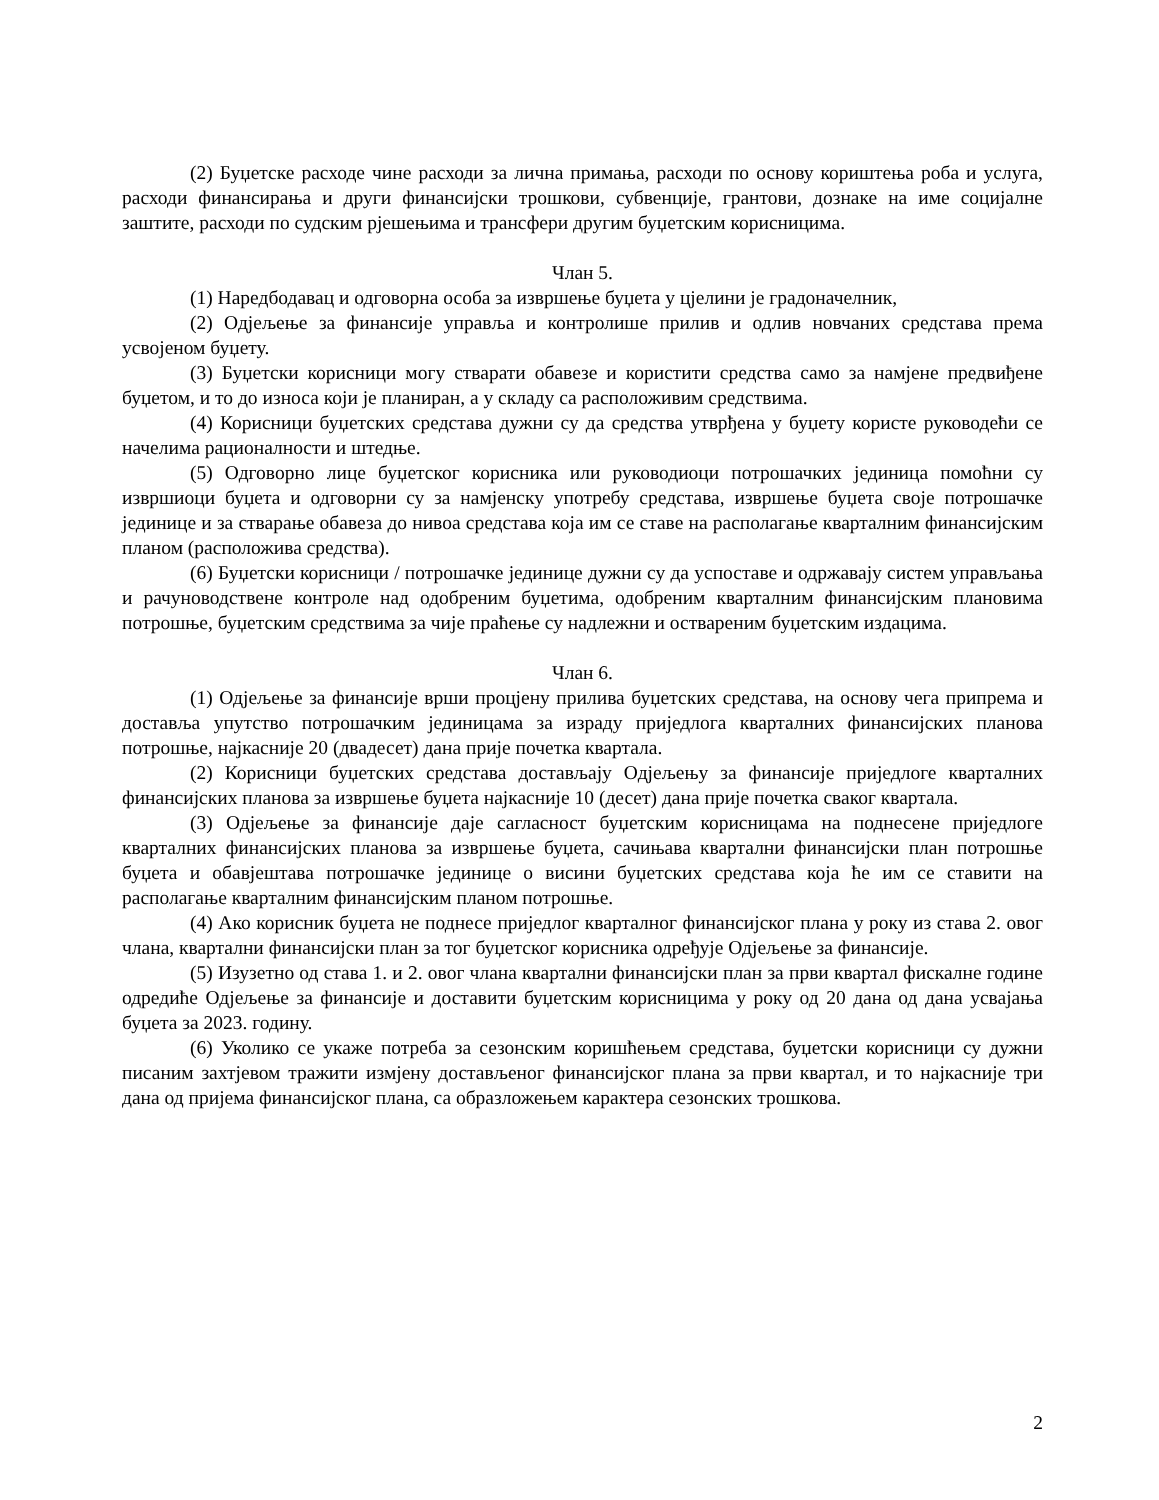(2) Буџетске расходе чине расходи за лична примања, расходи по основу кориштења роба и услуга, расходи финансирања и други финансијски трошкови, субвенције, грантови, дознаке на име социјалне заштите, расходи по судским рјешењима и трансфери другим буџетским корисницима.
Члан 5.
(1) Наредбодавац и одговорна особа за извршење буџета у цјелини је градоначелник,
(2) Одјељење за финансије управља и контролише прилив и одлив новчаних средстава према усвојеном буџету.
(3) Буџетски корисници могу стварати обавезе и користити средства само за намјене предвиђене буџетом, и то до износа који је планиран, а у складу са расположивим средствима.
(4) Корисници буџетских средстава дужни су да средства утврђена у буџету користе руководећи се начелима рационалности и штедње.
(5) Одговорно лице буџетског корисника или руководиоци потрошачких јединица помоћни су извршиоци буџета и одговорни су за намјенску употребу средстава, извршење буџета своје потрошачке јединице и за стварање обавеза до нивоа средстава која им се ставе на располагање кварталним финансијским планом (расположива средства).
(6) Буџетски корисници / потрошачке јединице дужни су да успоставе и одржавају систем управљања и рачуноводствене контроле над одобреним буџетима, одобреним кварталним финансијским плановима потрошње, буџетским средствима за чије праћење су надлежни и оствареним буџетским издацима.
Члан 6.
(1) Одјељење за финансије врши процјену прилива буџетских средстава, на основу чега припрема и доставља упутство потрошачким јединицама за израду приједлога кварталних финансијских планова потрошње, најкасније 20 (двадесет) дана прије почетка квартала.
(2) Корисници буџетских средстава достављају Одјељењу за финансије приједлоге кварталних финансијских планова за извршење буџета најкасније 10 (десет) дана прије почетка сваког квартала.
(3) Одјељење за финансије даје сагласност буџетским корисницама на поднесене приједлоге кварталних финансијских планова за извршење буџета, сачињава квартални финансијски план потрошње буџета и обавјештава потрошачке јединице о висини буџетских средстава која ће им се ставити на располагање кварталним финансијским планом потрошње.
(4) Ако корисник буџета не поднесе приједлог кварталног финансијског плана у року из става 2. овог члана, квартални финансијски план за тог буџетског корисника одређује Одјељење за финансије.
(5) Изузетно од става 1. и 2. овог члана квартални финансијски план за први квартал фискалне године одредиће Одјељење за финансије и доставити буџетским корисницима у року од 20 дана од дана усвајања буџета за 2023. годину.
(6) Уколико се укаже потреба за сезонским коришћењем средстава, буџетски корисници су дужни писаним захтјевом тражити измјену достављеног финансијског плана за први квартал, и то најкасније три дана од пријема финансијског плана, са образложењем карактера сезонских трошкова.
2